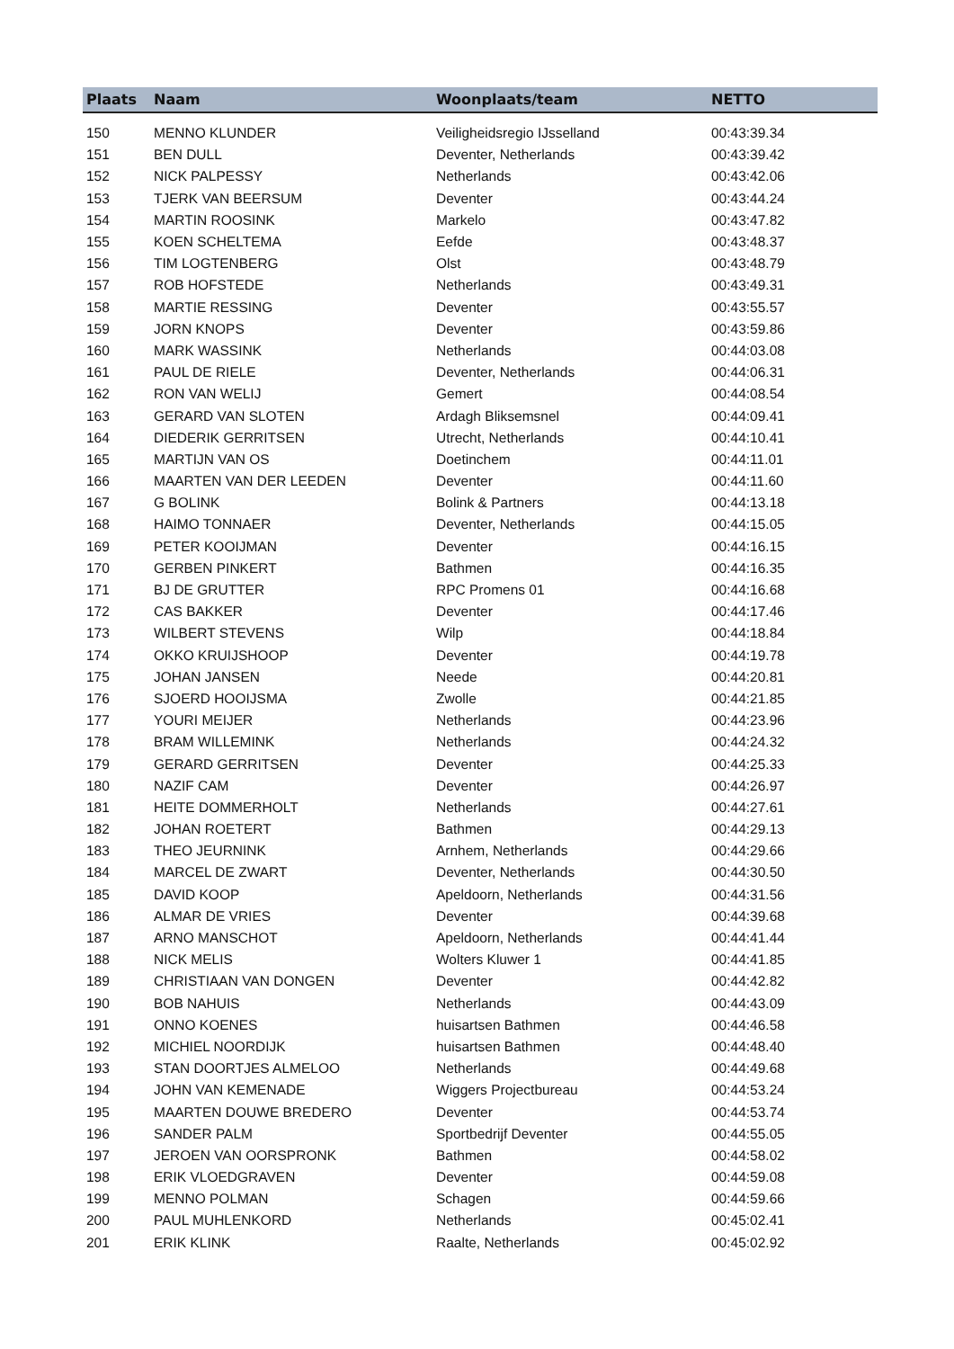| Plaats | Naam | Woonplaats/team | NETTO |
| --- | --- | --- | --- |
| 150 | MENNO KLUNDER | Veiligheidsregio IJsselland | 00:43:39.34 |
| 151 | BEN DULL | Deventer, Netherlands | 00:43:39.42 |
| 152 | NICK PALPESSY | Netherlands | 00:43:42.06 |
| 153 | TJERK VAN BEERSUM | Deventer | 00:43:44.24 |
| 154 | MARTIN ROOSINK | Markelo | 00:43:47.82 |
| 155 | KOEN SCHELTEMA | Eefde | 00:43:48.37 |
| 156 | TIM LOGTENBERG | Olst | 00:43:48.79 |
| 157 | ROB HOFSTEDE | Netherlands | 00:43:49.31 |
| 158 | MARTIE RESSING | Deventer | 00:43:55.57 |
| 159 | JORN KNOPS | Deventer | 00:43:59.86 |
| 160 | MARK WASSINK | Netherlands | 00:44:03.08 |
| 161 | PAUL DE RIELE | Deventer, Netherlands | 00:44:06.31 |
| 162 | RON VAN WELIJ | Gemert | 00:44:08.54 |
| 163 | GERARD VAN SLOTEN | Ardagh Bliksemsnel | 00:44:09.41 |
| 164 | DIEDERIK GERRITSEN | Utrecht, Netherlands | 00:44:10.41 |
| 165 | MARTIJN VAN OS | Doetinchem | 00:44:11.01 |
| 166 | MAARTEN VAN DER LEEDEN | Deventer | 00:44:11.60 |
| 167 | G BOLINK | Bolink & Partners | 00:44:13.18 |
| 168 | HAIMO TONNAER | Deventer, Netherlands | 00:44:15.05 |
| 169 | PETER KOOIJMAN | Deventer | 00:44:16.15 |
| 170 | GERBEN PINKERT | Bathmen | 00:44:16.35 |
| 171 | BJ DE GRUTTER | RPC Promens 01 | 00:44:16.68 |
| 172 | CAS BAKKER | Deventer | 00:44:17.46 |
| 173 | WILBERT STEVENS | Wilp | 00:44:18.84 |
| 174 | OKKO KRUIJSHOOP | Deventer | 00:44:19.78 |
| 175 | JOHAN JANSEN | Neede | 00:44:20.81 |
| 176 | SJOERD HOOIJSMA | Zwolle | 00:44:21.85 |
| 177 | YOURI MEIJER | Netherlands | 00:44:23.96 |
| 178 | BRAM WILLEMINK | Netherlands | 00:44:24.32 |
| 179 | GERARD GERRITSEN | Deventer | 00:44:25.33 |
| 180 | NAZIF CAM | Deventer | 00:44:26.97 |
| 181 | HEITE DOMMERHOLT | Netherlands | 00:44:27.61 |
| 182 | JOHAN ROETERT | Bathmen | 00:44:29.13 |
| 183 | THEO JEURNINK | Arnhem, Netherlands | 00:44:29.66 |
| 184 | MARCEL DE ZWART | Deventer, Netherlands | 00:44:30.50 |
| 185 | DAVID KOOP | Apeldoorn, Netherlands | 00:44:31.56 |
| 186 | ALMAR DE VRIES | Deventer | 00:44:39.68 |
| 187 | ARNO MANSCHOT | Apeldoorn, Netherlands | 00:44:41.44 |
| 188 | NICK MELIS | Wolters Kluwer 1 | 00:44:41.85 |
| 189 | CHRISTIAAN VAN DONGEN | Deventer | 00:44:42.82 |
| 190 | BOB NAHUIS | Netherlands | 00:44:43.09 |
| 191 | ONNO KOENES | huisartsen Bathmen | 00:44:46.58 |
| 192 | MICHIEL NOORDIJK | huisartsen Bathmen | 00:44:48.40 |
| 193 | STAN DOORTJES ALMELOO | Netherlands | 00:44:49.68 |
| 194 | JOHN VAN KEMENADE | Wiggers Projectbureau | 00:44:53.24 |
| 195 | MAARTEN DOUWE BREDERO | Deventer | 00:44:53.74 |
| 196 | SANDER PALM | Sportbedrijf Deventer | 00:44:55.05 |
| 197 | JEROEN VAN OORSPRONK | Bathmen | 00:44:58.02 |
| 198 | ERIK VLOEDGRAVEN | Deventer | 00:44:59.08 |
| 199 | MENNO POLMAN | Schagen | 00:44:59.66 |
| 200 | PAUL MUHLENKORD | Netherlands | 00:45:02.41 |
| 201 | ERIK KLINK | Raalte, Netherlands | 00:45:02.92 |